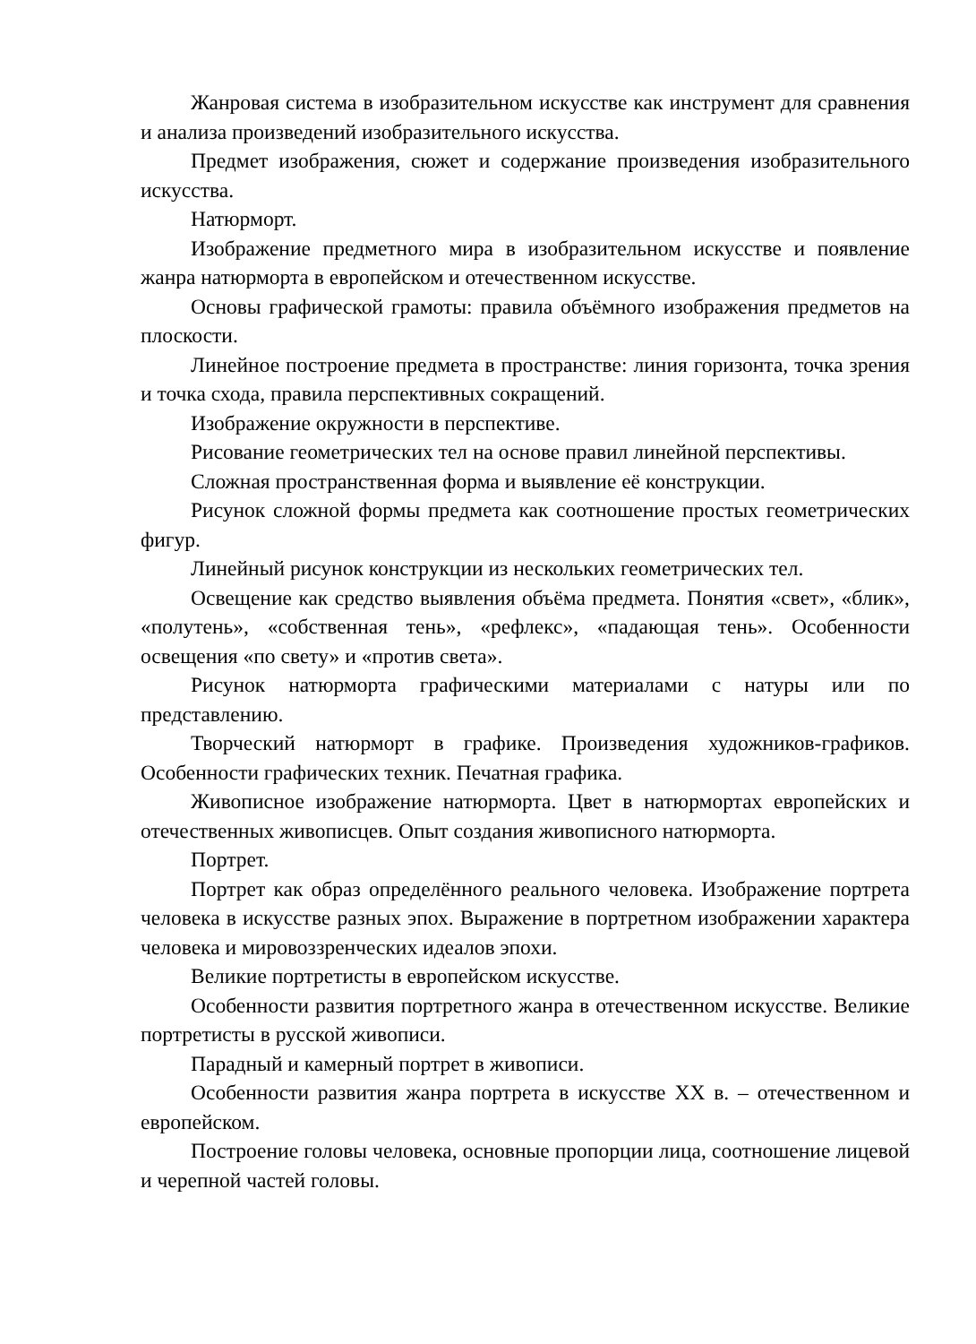Жанровая система в изобразительном искусстве как инструмент для сравнения и анализа произведений изобразительного искусства.
Предмет изображения, сюжет и содержание произведения изобразительного искусства.
Натюрморт.
Изображение предметного мира в изобразительном искусстве и появление жанра натюрморта в европейском и отечественном искусстве.
Основы графической грамоты: правила объёмного изображения предметов на плоскости.
Линейное построение предмета в пространстве: линия горизонта, точка зрения и точка схода, правила перспективных сокращений.
Изображение окружности в перспективе.
Рисование геометрических тел на основе правил линейной перспективы.
Сложная пространственная форма и выявление её конструкции.
Рисунок сложной формы предмета как соотношение простых геометрических фигур.
Линейный рисунок конструкции из нескольких геометрических тел.
Освещение как средство выявления объёма предмета. Понятия «свет», «блик», «полутень», «собственная тень», «рефлекс», «падающая тень». Особенности освещения «по свету» и «против света».
Рисунок натюрморта графическими материалами с натуры или по представлению.
Творческий натюрморт в графике. Произведения художников-графиков. Особенности графических техник. Печатная графика.
Живописное изображение натюрморта. Цвет в натюрмортах европейских и отечественных живописцев. Опыт создания живописного натюрморта.
Портрет.
Портрет как образ определённого реального человека. Изображение портрета человека в искусстве разных эпох. Выражение в портретном изображении характера человека и мировоззренческих идеалов эпохи.
Великие портретисты в европейском искусстве.
Особенности развития портретного жанра в отечественном искусстве. Великие портретисты в русской живописи.
Парадный и камерный портрет в живописи.
Особенности развития жанра портрета в искусстве ХХ в. – отечественном и европейском.
Построение головы человека, основные пропорции лица, соотношение лицевой и черепной частей головы.